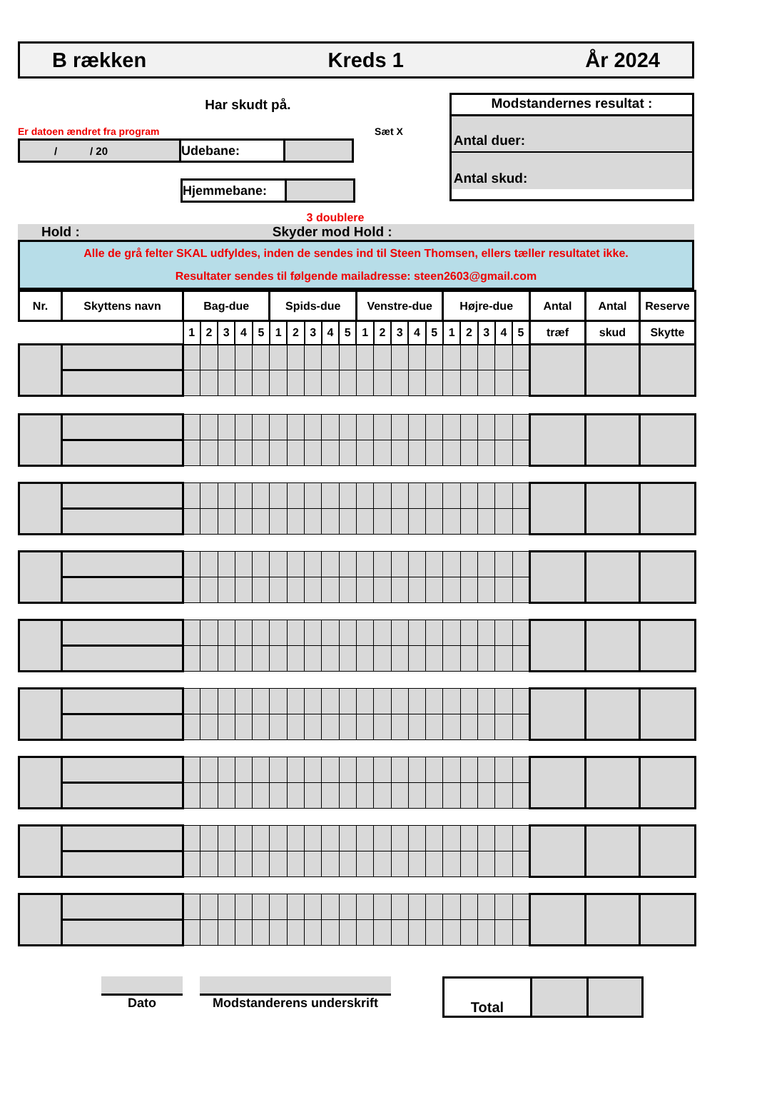B rækken Kreds 1 År 2024
Har skudt på.
Er datoen ændret fra program Sæt X
/ / 20
Udebane:
Hjemmebane:
Modstandernes resultat :
Antal duer:
Antal skud:
3 doublere
Hold : Skyder mod Hold :
Alle de grå felter SKAL udfyldes, inden de sendes ind til Steen Thomsen, ellers tæller resultatet ikke.
Resultater sendes til følgende mailadresse: steen2603@gmail.com
| Nr. | Skyttens navn | Bag-due | | | | | Spids-due | | | | | Venstre-due | | | | | Højre-due | | | | | Antal | Antal | Reserve |
| --- | --- | --- | --- | --- | --- | --- | --- | --- | --- | --- | --- | --- | --- | --- | --- | --- | --- | --- | --- | --- | --- | --- | --- | --- |
| | | 1 | 2 | 3 | 4 | 5 | 1 | 2 | 3 | 4 | 5 | 1 | 2 | 3 | 4 | 5 | 1 | 2 | 3 | 4 | 5 | træf | skud | Skytte |
Dato Modstanderens underskrift
Total